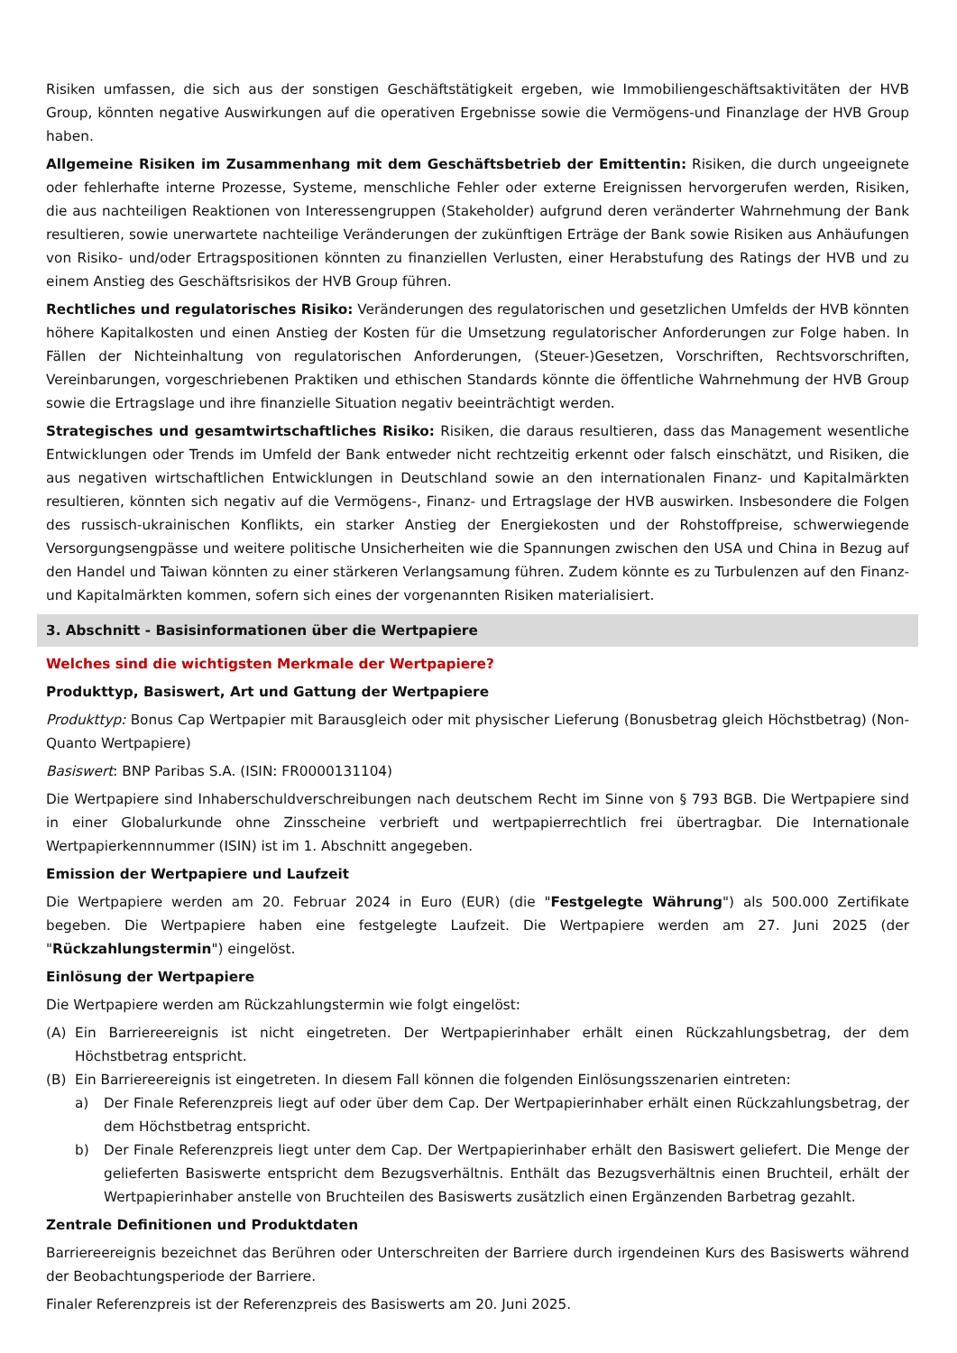Risiken umfassen, die sich aus der sonstigen Geschäftstätigkeit ergeben, wie Immobiliengeschäftsaktivitäten der HVB Group, könnten negative Auswirkungen auf die operativen Ergebnisse sowie die Vermögens-und Finanzlage der HVB Group haben.
Allgemeine Risiken im Zusammenhang mit dem Geschäftsbetrieb der Emittentin: Risiken, die durch ungeeignete oder fehlerhafte interne Prozesse, Systeme, menschliche Fehler oder externe Ereignissen hervorgerufen werden, Risiken, die aus nachteiligen Reaktionen von Interessengruppen (Stakeholder) aufgrund deren veränderter Wahrnehmung der Bank resultieren, sowie unerwartete nachteilige Veränderungen der zukünftigen Erträge der Bank sowie Risiken aus Anhäufungen von Risiko- und/oder Ertragspositionen könnten zu finanziellen Verlusten, einer Herabstufung des Ratings der HVB und zu einem Anstieg des Geschäftsrisikos der HVB Group führen.
Rechtliches und regulatorisches Risiko: Veränderungen des regulatorischen und gesetzlichen Umfelds der HVB könnten höhere Kapitalkosten und einen Anstieg der Kosten für die Umsetzung regulatorischer Anforderungen zur Folge haben. In Fällen der Nichteinhaltung von regulatorischen Anforderungen, (Steuer-)Gesetzen, Vorschriften, Rechtsvorschriften, Vereinbarungen, vorgeschriebenen Praktiken und ethischen Standards könnte die öffentliche Wahrnehmung der HVB Group sowie die Ertragslage und ihre finanzielle Situation negativ beeinträchtigt werden.
Strategisches und gesamtwirtschaftliches Risiko: Risiken, die daraus resultieren, dass das Management wesentliche Entwicklungen oder Trends im Umfeld der Bank entweder nicht rechtzeitig erkennt oder falsch einschätzt, und Risiken, die aus negativen wirtschaftlichen Entwicklungen in Deutschland sowie an den internationalen Finanz- und Kapitalmärkten resultieren, könnten sich negativ auf die Vermögens-, Finanz- und Ertragslage der HVB auswirken. Insbesondere die Folgen des russisch-ukrainischen Konflikts, ein starker Anstieg der Energiekosten und der Rohstoffpreise, schwerwiegende Versorgungsengpässe und weitere politische Unsicherheiten wie die Spannungen zwischen den USA und China in Bezug auf den Handel und Taiwan könnten zu einer stärkeren Verlangsamung führen. Zudem könnte es zu Turbulenzen auf den Finanz- und Kapitalmärkten kommen, sofern sich eines der vorgenannten Risiken materialisiert.
3. Abschnitt - Basisinformationen über die Wertpapiere
Welches sind die wichtigsten Merkmale der Wertpapiere?
Produkttyp, Basiswert, Art und Gattung der Wertpapiere
Produkttyp: Bonus Cap Wertpapier mit Barausgleich oder mit physischer Lieferung (Bonusbetrag gleich Höchstbetrag) (Non-Quanto Wertpapiere)
Basiswert: BNP Paribas S.A. (ISIN: FR0000131104)
Die Wertpapiere sind Inhaberschuldverschreibungen nach deutschem Recht im Sinne von § 793 BGB. Die Wertpapiere sind in einer Globalurkunde ohne Zinsscheine verbrieft und wertpapierrechtlich frei übertragbar. Die Internationale Wertpapierkennnummer (ISIN) ist im 1. Abschnitt angegeben.
Emission der Wertpapiere und Laufzeit
Die Wertpapiere werden am 20. Februar 2024 in Euro (EUR) (die "Festgelegte Währung") als 500.000 Zertifikate begeben. Die Wertpapiere haben eine festgelegte Laufzeit. Die Wertpapiere werden am 27. Juni 2025 (der "Rückzahlungstermin") eingelöst.
Einlösung der Wertpapiere
Die Wertpapiere werden am Rückzahlungstermin wie folgt eingelöst:
(A) Ein Barriereereignis ist nicht eingetreten. Der Wertpapierinhaber erhält einen Rückzahlungsbetrag, der dem Höchstbetrag entspricht.
(B) Ein Barriereereignis ist eingetreten. In diesem Fall können die folgenden Einlösungsszenarien eintreten:
a) Der Finale Referenzpreis liegt auf oder über dem Cap. Der Wertpapierinhaber erhält einen Rückzahlungsbetrag, der dem Höchstbetrag entspricht.
b) Der Finale Referenzpreis liegt unter dem Cap. Der Wertpapierinhaber erhält den Basiswert geliefert. Die Menge der gelieferten Basiswerte entspricht dem Bezugsverhältnis. Enthält das Bezugsverhältnis einen Bruchteil, erhält der Wertpapierinhaber anstelle von Bruchteilen des Basiswerts zusätzlich einen Ergänzenden Barbetrag gezahlt.
Zentrale Definitionen und Produktdaten
Barriereereignis bezeichnet das Berühren oder Unterschreiten der Barriere durch irgendeinen Kurs des Basiswerts während der Beobachtungsperiode der Barriere.
Finaler Referenzpreis ist der Referenzpreis des Basiswerts am 20. Juni 2025.